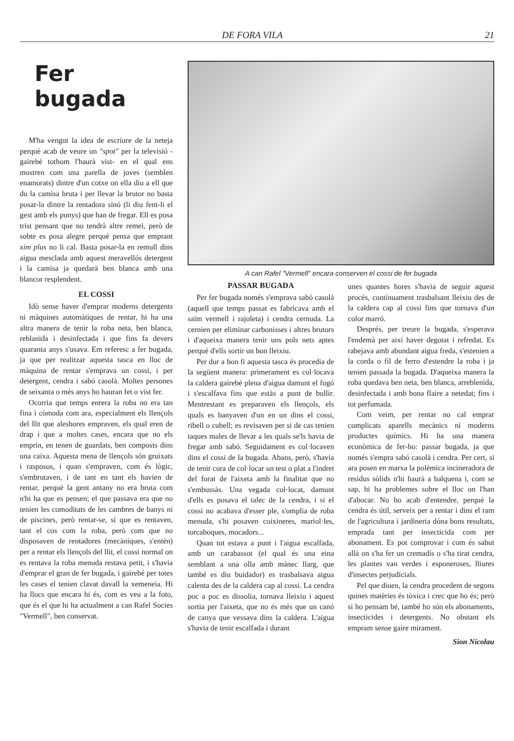DE FORA VILA 21
Fer bugada
M'ha vengut la idea de escriure de la neteja perquè acab de veure un "spot" per la televisió -gairebé tothom l'haurà vist- en el qual ens mostren com una parella de joves (semblen enamorats) dintre d'un cotxe on ella diu a ell que du la camisa bruta i per llevar la brutor no basta posar-la dintre la rentadora sinó (li diu fent-li el gest amb els punys) que han de fregar. Ell es posa trist pensant que no tendrà altre remei, però de sobte es posa alegre perquè pensa que emprant xim plus no li cal. Basta posar-la en remull dins aigua mesclada amb aquest meravellós detergent i la camisa ja quedarà ben blanca amb una blancor resplendent.
EL COSSI
Idò sense haver d'emprar moderns detergents ni màquines automàtiques de rentar, hi ha una altra manera de tenir la roba neta, ben blanca, reblanida i desinfectada i que fins fa devers quaranta anys s'usava. Em referesc a fer bugada, ja que per realitzar aquesta tasca en lloc de màquina de rentar s'emprava un cossi, i per detergent, cendra i sabó casolà. Moltes persones de seixanta o més anys ho hauran fet o vist fer.
Ocorria que temps enrera la roba no era tan fina i còmoda com ara, especialment els llençols del llit que aleshores empraven, els qual eren de drap i que a moltes cases, encara que no els emprin, en tenen de guardats, ben composts dins una caixa. Aquesta mena de llençols són gruixats i rasposos, i quan s'empraven, com és lògic, s'embrutaven, i de tant en tant els havien de rentar, perquè la gent antany no era bruta com n'hi ha que es pensen; el que passava era que no tenien les comoditats de les cambres de banys ni de piscines, però rentar-se, sí que es rentaven, tant el cos com la roba, però com que no disposaven de rentadores (mecàniques, s'entén) per a rentar els llençols del llit, el cossi normal on es rentava la roba menuda restava petit, i s'havia d'emprar el gran de fer bugada, i gairebé per totes les cases el tenien clavat davall la xemeneia. Hi ha llocs que encara hi és, com es veu a la foto, que és el que hi ha actualment a can Rafel Socies "Vermell", ben conservat.
A can Rafel "Vermell" encara conserven el cossi de fer bugada
PASSAR BUGADA
Per fer bugada només s'emprava sabó casolà (aquell que temps passat es fabricava amb el saïm vermell i rajoleta) i cendra cernuda. La cernien per eliminar carbonisses i altres brutors i d'aqueixa manera tenir uns pols nets aptes perquè d'ells sortir un bon lleixiu.
Per dur a bon fi aquesta tasca és procedia de la següent manera: primerament es col·locava la caldera gairebé plena d'aigua damunt el fogó i s'escalfava fins que estàs a punt de bullir. Mentrestant es preparaven els llençols, els quals es banyaven d'un en un dins el cossi, ribell o cubell; es revisaven per si de cas tenien taques males de llevar a les quals se'ls havia de fregar amb sabó. Seguidament es col·locaven dins el cossi de la bugada. Abans, però, s'havia de tenir cura de col·locar un test o plat a l'indret del forat de l'aixeta amb la finalitat que no s'embussàs. Una vegada col·locat, damunt d'ells es posava el talec de la cendra, i si el cossi no acabava d'esser ple, s'omplia de roba menuda, s'hi posaven coixineres, mariol·les, torcaboques, mocadors...
Quan tot estava a punt i l'aigua escalfada, amb un carabassot (el qual és una eina semblant a una olla amb mànec llarg, que també es diu buidador) es trasbalsava aigua calenta des de la caldera cap al cossi. La cendra poc a poc es dissolia, tornava lleixiu i aquest sortia per l'aixeta, que no és més que un canó de canya que vessava dins la caldera. L'aigua s'havia de tenir escalfada i durant
unes quantes hores s'havia de seguir aquest procés, contínuament trasbalsant lleixiu des de la caldera cap al cossi fins que tornava d'un color marró.
Després, per treure la bugada, s'esperava l'endemà per així haver degotat i refredat. Es rabejava amb abundant aigua freda, s'estenien a la corda o fil de ferro d'estendre la roba i ja tenien passada la bugada. D'aqueixa manera la roba quedava ben neta, ben blanca, arreblenida, desinfectada i amb bona flaire a netedat; fins i tot perfumada.
Com veim, per rentar no cal emprar complicats aparells mecànics ni moderns productes químics. Hi ha una manera econòmica de fer-ho: passar bugada, ja que només s'empra sabó casolà i cendra. Per cert, si ara posen en marxa la polèmica incineradora de residus sòlids n'hi haurà a balquena i, com se sap, hi ha problemes sobre el lloc on l'han d'abocar. No ho acab d'entendre, perquè la cendra és útil, serveix per a rentar i dins el ram de l'agricultura i jardineria dóna bons resultats, emprada tant per insecticida com per abonament. Es pot comprovar i com és sabut allà on s'ha fer un cremadís o s'ha tirat cendra, les plantes van verdes i esponeroses, lliures d'insectes perjudicials.
Pel que diuen, la cendra procedent de segons quines matèries és tòxica i crec que ho és; però si ho pensam bé, també ho són els abonaments, insecticides i detergents. No obstant els empram sense gaire mirament.
Sion Nicolau